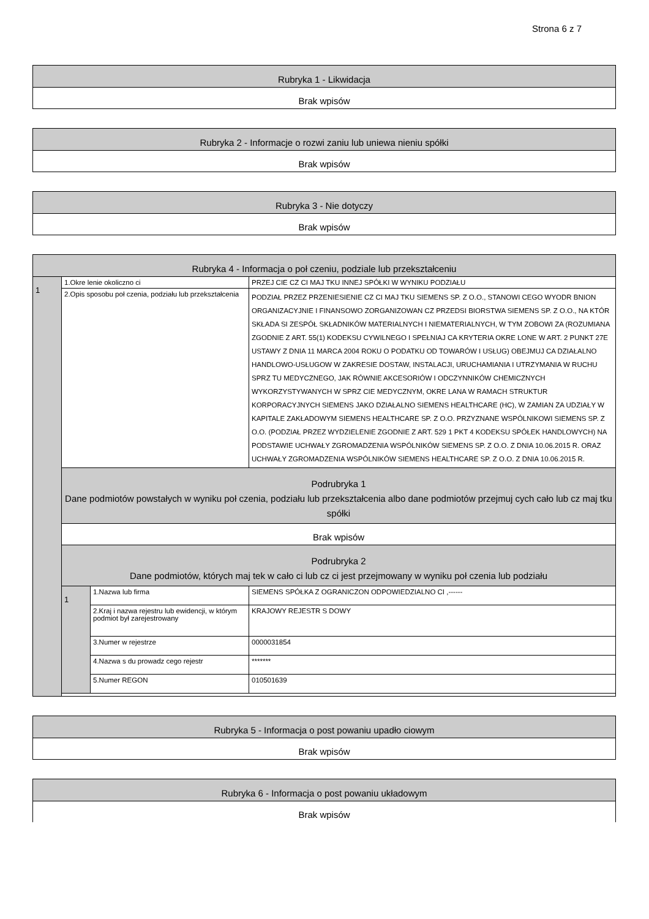Strona 6 z 7
| Rubryka 1 - Likwidacja |
| --- |
| Brak wpisów |
| Rubryka 2 - Informacje o rozwi zaniu lub uniewa nieniu spółki |
| --- |
| Brak wpisów |
| Rubryka 3 - Nie dotyczy |
| --- |
| Brak wpisów |
| Rubryka 4 - Informacja o poł czeniu, podziale lub przekształceniu | | | |
| --- | --- | --- | --- |
| 1 | 1.Okre lenie okoliczno ci | | PRZEJ CIE CZ CI MAJ TKU INNEJ SPÓŁKI W WYNIKU PODZIAŁU |
| | 2.Opis sposobu poł czenia, podziału lub przekształcenia | | PODZIAŁ PRZEZ PRZENIESIENIE CZ CI MAJ TKU SIEMENS SP. Z O.O., STANOWI CEGO WYODR BNION ORGANIZACYJNIE I FINANSOWO ZORGANIZOWAN CZ PRZEDSI BIORSTWA SIEMENS SP. Z O.O., NA KTÓR SKŁADA SI ZESPÓŁ SKŁADNIKÓW MATERIALNYCH I NIEMATERIALNYCH, W TYM ZOBOWI ZA (ROZUMIANA ZGODNIE Z ART. 55(1) KODEKSU CYWILNEGO I SPEŁNIAJ CA KRYTERIA OKRE LONE W ART. 2 PUNKT 27E USTAWY Z DNIA 11 MARCA 2004 ROKU O PODATKU OD TOWARÓW I USŁUG) OBEJMUJ CA DZIAŁALNO HANDLOWO-USŁUGOW W ZAKRESIE DOSTAW, INSTALACJI, URUCHAMIANIA I UTRZYMANIA W RUCHU SPRZ TU MEDYCZNEGO, JAK RÓWNIE AKCESORIÓW I ODCZYNNIKÓW CHEMICZNYCH WYKORZYSTYWANYCH W SPRZ CIE MEDYCZNYM, OKRE LANA W RAMACH STRUKTUR KORPORACYJNYCH SIEMENS JAKO DZIAŁALNO SIEMENS HEALTHCARE (HC), W ZAMIAN ZA UDZIAŁY W KAPITALE ZAKŁADOWYM SIEMENS HEALTHCARE SP. Z O.O. PRZYZNANE WSPÓLNIKOWI SIEMENS SP. Z O.O. (PODZIAŁ PRZEZ WYDZIELENIE ZGODNIE Z ART. 529 1 PKT 4 KODEKSU SPÓŁEK HANDLOWYCH) NA PODSTAWIE UCHWAŁY ZGROMADZENIA WSPÓLNIKÓW SIEMENS SP. Z O.O. Z DNIA 10.06.2015 R. ORAZ UCHWAŁY ZGROMADZENIA WSPÓLNIKÓW SIEMENS HEALTHCARE SP. Z O.O. Z DNIA 10.06.2015 R. |
| | Podrubryka 1 Dane podmiotów powstałych w wyniku poł czenia, podziału lub przekształcenia albo dane podmiotów przejmuj cych cało lub cz maj tku spółki | | |
| | Brak wpisów | | |
| | Podrubryka 2 Dane podmiotów, których maj tek w cało ci lub cz ci jest przejmowany w wyniku poł czenia lub podziału | | |
| | 1 | 1.Nazwa lub firma | SIEMENS SPÓŁKA Z OGRANICZON ODPOWIEDZIALNO CI ,------ |
| | | 2.Kraj i nazwa rejestru lub ewidencji, w którym podmiot był zarejestrowany | KRAJOWY REJESTR S DOWY |
| | | 3.Numer w rejestrze | 0000031854 |
| | | 4.Nazwa s du prowadz cego rejestr | ******* |
| | | 5.Numer REGON | 010501639 |
| Rubryka 5 - Informacja o post powaniu upadło ciowym |
| --- |
| Brak wpisów |
| Rubryka 6 - Informacja o post powaniu układowym |
| --- |
| Brak wpisów |